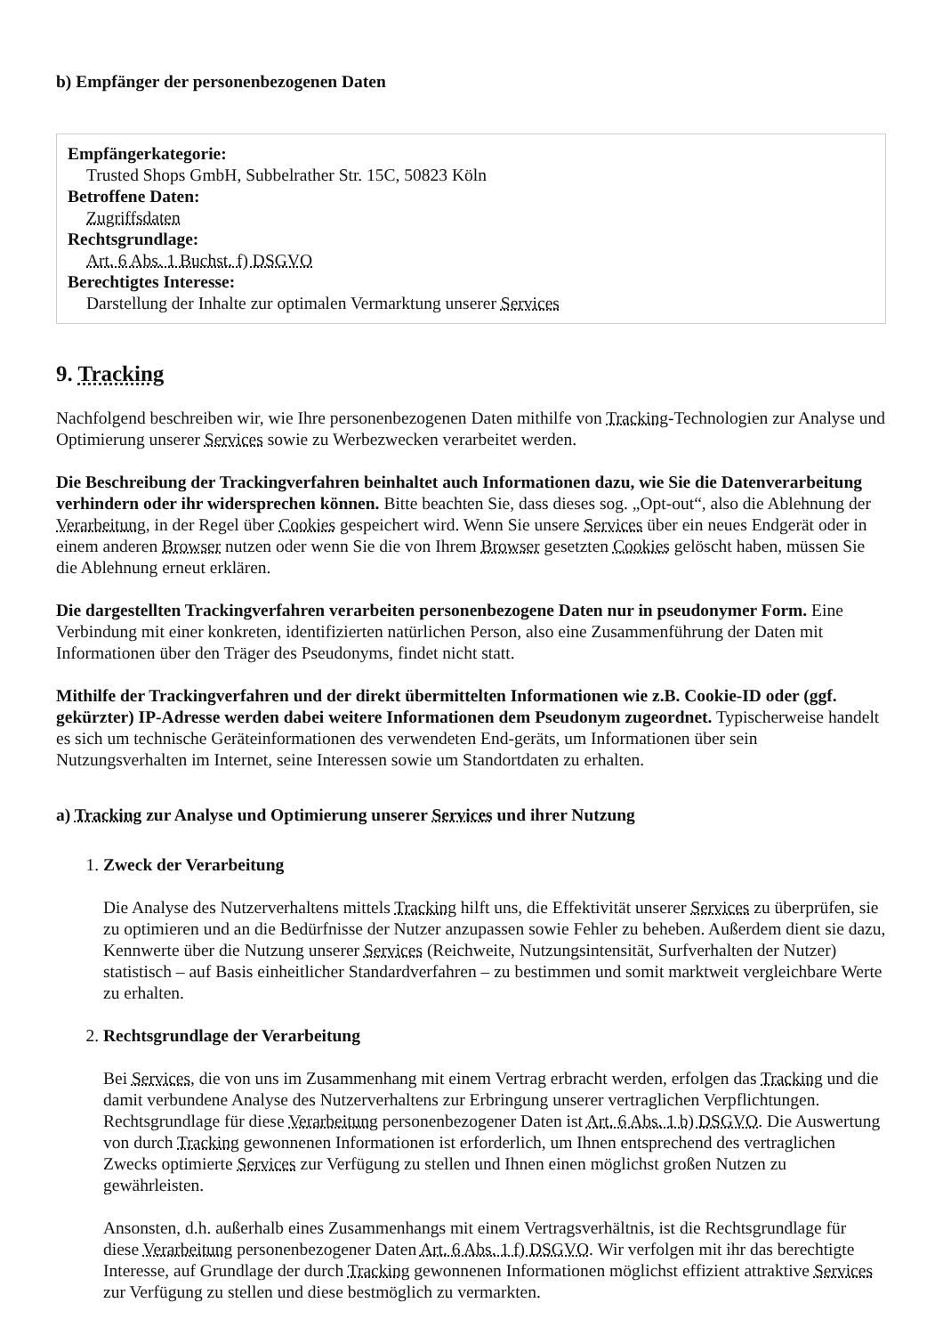b) Empfänger der personenbezogenen Daten
Empfängerkategorie:
Trusted Shops GmbH, Subbelrather Str. 15C, 50823 Köln
Betroffene Daten:
Zugriffsdaten
Rechtsgrundlage:
Art. 6 Abs. 1 Buchst. f) DSGVO
Berechtigtes Interesse:
Darstellung der Inhalte zur optimalen Vermarktung unserer Services
9. Tracking
Nachfolgend beschreiben wir, wie Ihre personenbezogenen Daten mithilfe von Tracking-Technologien zur Analyse und Optimierung unserer Services sowie zu Werbezwecken verarbeitet werden.
Die Beschreibung der Trackingverfahren beinhaltet auch Informationen dazu, wie Sie die Datenverarbeitung verhindern oder ihr widersprechen können. Bitte beachten Sie, dass dieses sog. „Opt-out“, also die Ablehnung der Verarbeitung, in der Regel über Cookies gespeichert wird. Wenn Sie unsere Services über ein neues Endgerät oder in einem anderen Browser nutzen oder wenn Sie die von Ihrem Browser gesetzten Cookies gelöscht haben, müssen Sie die Ablehnung erneut erklären.
Die dargestellten Trackingverfahren verarbeiten personenbezogene Daten nur in pseudonymer Form. Eine Verbindung mit einer konkreten, identifizierten natürlichen Person, also eine Zusammenführung der Daten mit Informationen über den Träger des Pseudonyms, findet nicht statt.
Mithilfe der Trackingverfahren und der direkt übermittelten Informationen wie z.B. Cookie-ID oder (ggf. gekürzter) IP-Adresse werden dabei weitere Informationen dem Pseudonym zugeordnet. Typischerweise handelt es sich um technische Geräteinformationen des verwendeten End-geräts, um Informationen über sein Nutzungsverhalten im Internet, seine Interessen sowie um Standortdaten zu erhalten.
a) Tracking zur Analyse und Optimierung unserer Services und ihrer Nutzung
1. Zweck der Verarbeitung
Die Analyse des Nutzerverhaltens mittels Tracking hilft uns, die Effektivität unserer Services zu überprüfen, sie zu optimieren und an die Bedürfnisse der Nutzer anzupassen sowie Fehler zu beheben. Außerdem dient sie dazu, Kennwerte über die Nutzung unserer Services (Reichweite, Nutzungsintensität, Surfverhalten der Nutzer) statistisch – auf Basis einheitlicher Standardverfahren – zu bestimmen und somit marktweit vergleichbare Werte zu erhalten.
2. Rechtsgrundlage der Verarbeitung
Bei Services, die von uns im Zusammenhang mit einem Vertrag erbracht werden, erfolgen das Tracking und die damit verbundene Analyse des Nutzerverhaltens zur Erbringung unserer vertraglichen Verpflichtungen. Rechtsgrundlage für diese Verarbeitung personenbezogener Daten ist Art. 6 Abs. 1 b) DSGVO. Die Auswertung von durch Tracking gewonnenen Informationen ist erforderlich, um Ihnen entsprechend des vertraglichen Zwecks optimierte Services zur Verfügung zu stellen und Ihnen einen möglichst großen Nutzen zu gewährleisten.
Ansonsten, d.h. außerhalb eines Zusammenhangs mit einem Vertragsverhältnis, ist die Rechtsgrundlage für diese Verarbeitung personenbezogener Daten Art. 6 Abs. 1 f) DSGVO. Wir verfolgen mit ihr das berechtigte Interesse, auf Grundlage der durch Tracking gewonnenen Informationen möglichst effizient attraktive Services zur Verfügung zu stellen und diese bestmöglich zu vermarkten.